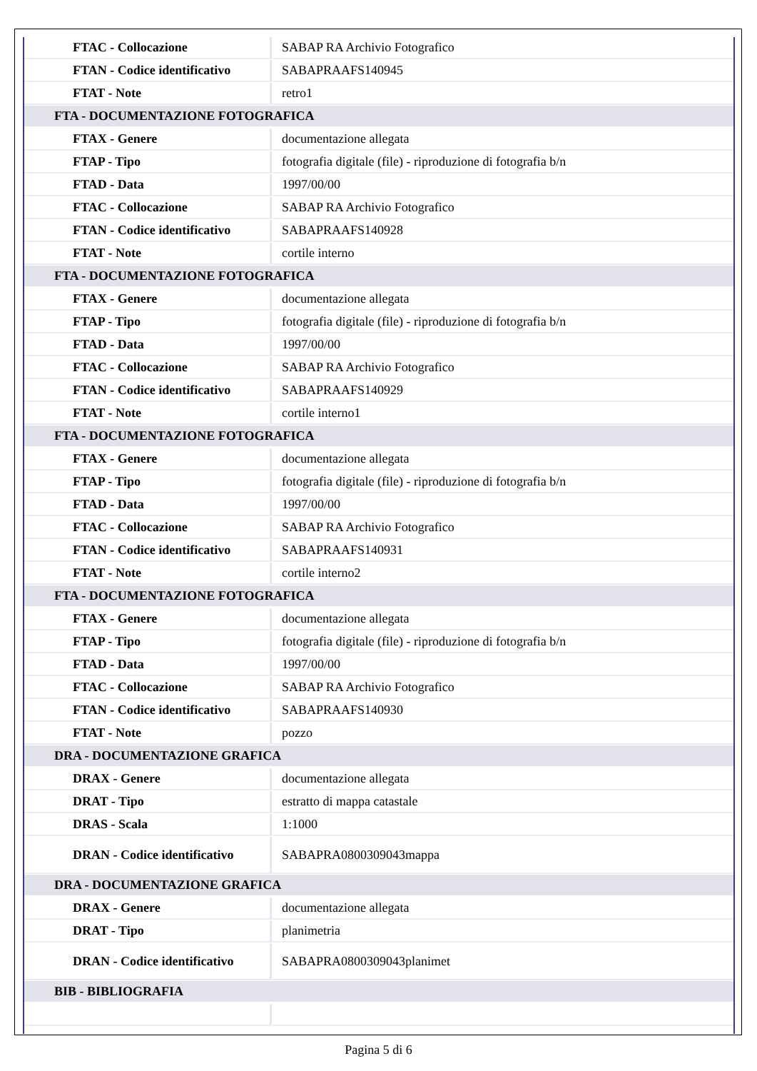| FTAC - Collocazione | SABAP RA Archivio Fotografico |
| FTAN - Codice identificativo | SABAPRAAFS140945 |
| FTAT - Note | retro1 |
| FTA - DOCUMENTAZIONE FOTOGRAFICA | |
| FTAX - Genere | documentazione allegata |
| FTAP - Tipo | fotografia digitale (file) - riproduzione di fotografia b/n |
| FTAD - Data | 1997/00/00 |
| FTAC - Collocazione | SABAP RA Archivio Fotografico |
| FTAN - Codice identificativo | SABAPRAAFS140928 |
| FTAT - Note | cortile interno |
| FTA - DOCUMENTAZIONE FOTOGRAFICA | |
| FTAX - Genere | documentazione allegata |
| FTAP - Tipo | fotografia digitale (file) - riproduzione di fotografia b/n |
| FTAD - Data | 1997/00/00 |
| FTAC - Collocazione | SABAP RA Archivio Fotografico |
| FTAN - Codice identificativo | SABAPRAAFS140929 |
| FTAT - Note | cortile interno1 |
| FTA - DOCUMENTAZIONE FOTOGRAFICA | |
| FTAX - Genere | documentazione allegata |
| FTAP - Tipo | fotografia digitale (file) - riproduzione di fotografia b/n |
| FTAD - Data | 1997/00/00 |
| FTAC - Collocazione | SABAP RA Archivio Fotografico |
| FTAN - Codice identificativo | SABAPRAAFS140931 |
| FTAT - Note | cortile interno2 |
| FTA - DOCUMENTAZIONE FOTOGRAFICA | |
| FTAX - Genere | documentazione allegata |
| FTAP - Tipo | fotografia digitale (file) - riproduzione di fotografia b/n |
| FTAD - Data | 1997/00/00 |
| FTAC - Collocazione | SABAP RA Archivio Fotografico |
| FTAN - Codice identificativo | SABAPRAAFS140930 |
| FTAT - Note | pozzo |
| DRA - DOCUMENTAZIONE GRAFICA | |
| DRAX - Genere | documentazione allegata |
| DRAT - Tipo | estratto di mappa catastale |
| DRAS - Scala | 1:1000 |
| DRAN - Codice identificativo | SABAPRA0800309043mappa |
| DRA - DOCUMENTAZIONE GRAFICA | |
| DRAX - Genere | documentazione allegata |
| DRAT - Tipo | planimetria |
| DRAN - Codice identificativo | SABAPRA0800309043planimet |
| BIB - BIBLIOGRAFIA | |
Pagina 5 di 6